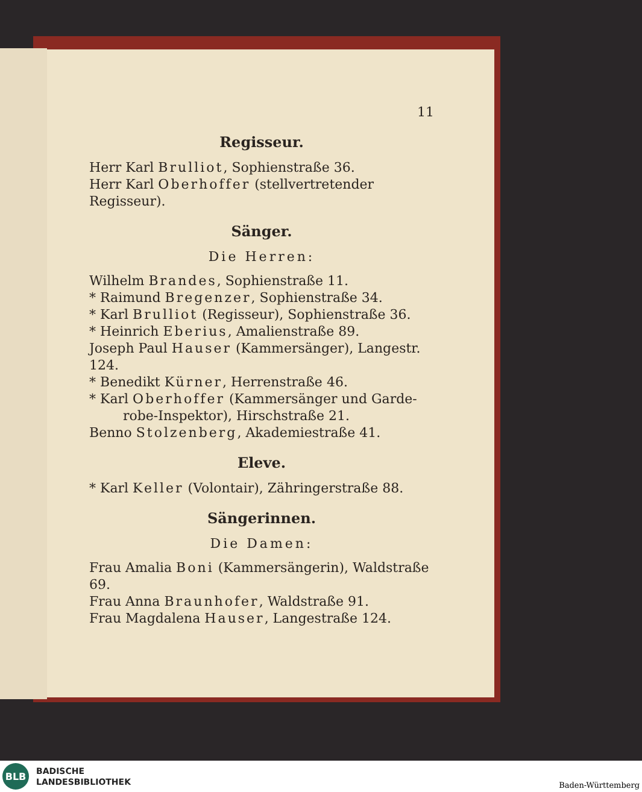11
Regisseur.
Herr Karl Brulliot, Sophienstraße 36.
Herr Karl Oberhoffer (stellvertretender Regisseur).
Sänger.
Die Herren:
Wilhelm Brandes, Sophienstraße 11.
* Raimund Bregenzer, Sophienstraße 34.
* Karl Brulliot (Regisseur), Sophienstraße 36.
* Heinrich Eberius, Amalienstraße 89.
Joseph Paul Hauser (Kammersänger), Langestr. 124.
* Benedikt Kürner, Herrenstraße 46.
* Karl Oberhoffer (Kammersänger und Garde-
robe-Inspektor), Hirschstraße 21.
Benno Stolzenberg, Akademiestraße 41.
Eleve.
* Karl Keller (Volontair), Zähringerstraße 88.
Sängerinnen.
Die Damen:
Frau Amalia Boni (Kammersängerin), Waldstraße 69.
Frau Anna Braunhofer, Waldstraße 91.
Frau Magdalena Hauser, Langestraße 124.
BLB
BADISCHE
LANDESBIBLIOTHEK
Baden-Württemberg